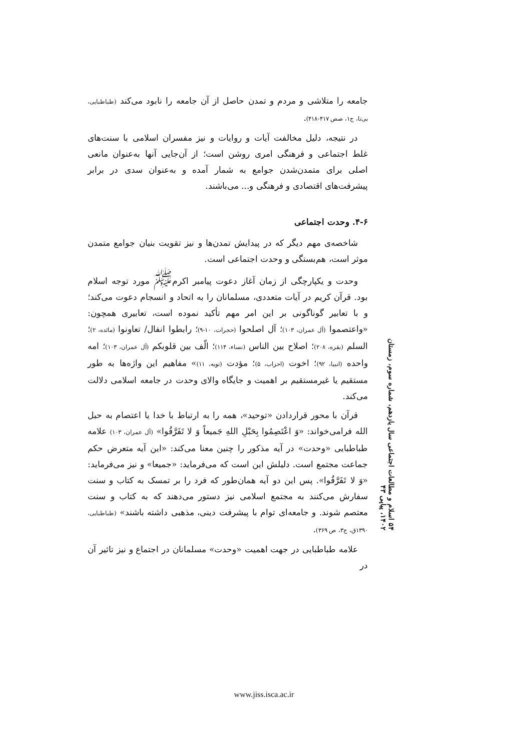جامعه را متلاشی و مردم و تمدن حاصل از آن جامعه را نابود می‌کند (طباطبایی، بی‌تا، ج۱، صص ۴۱۷-۴۱۸).
در نتیجه، دلیل مخالفت آیات و روایات و نیز مفسران اسلامی با سنت‌های غلط اجتماعی و فرهنگی امری روشن است؛ از آن‌جایی آنها به‌عنوان مانعی اصلی برای متمدن‌شدن جوامع به شمار آمده و به‌عنوان سدی در برابر پیشرفت‌های اقتصادی و فرهنگی و... می‌باشند.
۴-۶. وحدت اجتماعی
شاخصه‌ی مهم دیگر که در پیدایش تمدن‌ها و نیز تقویت بنیان جوامع متمدن موثر است، هم‌بستگی و وحدت اجتماعی است.
وحدت و یکپارچگی از زمان آغاز دعوت پیامبر اکرم<sup>ﷺ</sup> مورد توجه اسلام بود. قرآن کریم در آیات متعددی، مسلمانان را به اتحاد و انسجام دعوت می‌کند؛ و با تعابیر گوناگونی بر این امر مهم تأکید نموده است، تعابیری همچون: «واعتصموا (آل عمران، ۱۰۳)؛ آل اصلحوا (حجرات، ۱۰-۹)؛ رابطوا انفال/ تعاونوا (مائده، ۲)؛ السلم (بقره، ۲۰۸)؛ اصلاح بین الناس (نساء، ۱۱۴)؛ الّف بین قلوبکم (آل عمران، ۱۰۳)؛ امه واحده (انبیا، ۹۲)؛ اخوت (احزاب، ۵)؛ مؤدت (توبه، ۱۱)» مفاهیم این واژه‌ها به طور مستقیم یا غیرمستقیم بر اهمیت و جایگاه والای وحدت در جامعه اسلامی دلالت می‌کند.
قرآن با محور قراردادن «توحید»، همه را به ارتباط با خدا یا اعتصام به حبل الله فرامی‌خواند: «وَ اعْتَصِمُوا بِحَبْلِ اللهِ جَمیعاً وَ لا تَفَرَّقُوا» (آل عمران، ۱۰۳) علامه طباطبایی «وحدت» در آیه مذکور را چنین معنا می‌کند: «این آیه متعرض حکم جماعت مجتمع است. دلیلش این است که می‌فرماید: «جمیعا» و نیز می‌فرماید: «وَ لا تَفَرَّقُوا». پس این دو آیه همان‌طور که فرد را بر تمسک به کتاب و سنت سفارش می‌کنند به مجتمع اسلامی نیز دستور می‌دهند که به کتاب و سنت معتصم شوند. و جامعه‌ای توام با پیشرفت دینی، مذهبی داشته باشند» (طباطبایی، ۱۳۹۰ق، ج۳، ص ۳۶۹).
علامه طباطبایی در جهت اهمیت «وحدت» مسلمانان در اجتماع و نیز تاثیر آن در
۵۴ اسلام و مطالعات اجتماعی سال یازدهم، شماره سوم، زمستان ۱۴۰۲، پیاپی ۴۳
www.jiss.isca.ac.ir